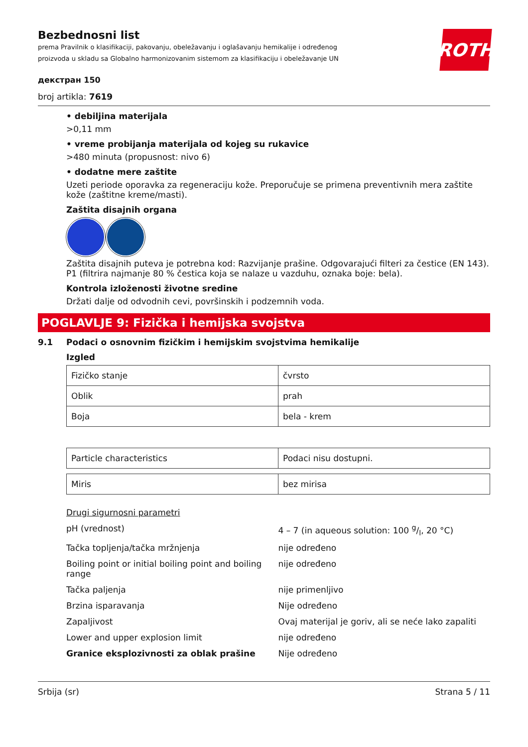ROTH
Bezbednosni list
prema Pravilnik o klasifikaciji, pakovanju, obeležavanju i oglašavanju hemikalije i određenog
proizvoda u skladu sa Globalno harmonizovanim sistemom za klasifikaciju i obeležavanje UN
декстран 150
broj artikla: 7619
• debiljina materijala
>0,11 mm
• vreme probijanja materijala od kojeg su rukavice
>480 minuta (propusnost: nivo 6)
• dodatne mere zaštite
Uzeti periode oporavka za regeneraciju kože. Preporučuje se primena preventivnih mera zaštite kože (zaštitne kreme/masti).
Zaštita disajnih organa
Zaštita disajnih puteva je potrebna kod: Razvijanje prašine. Odgovarajući filteri za čestice (EN 143). P1 (filtrira najmanje 80 % čestica koja se nalaze u vazduhu, oznaka boje: bela).
Kontrola izloženosti životne sredine
Držati dalje od odvodnih cevi, površinskih i podzemnih voda.
POGLAVLJE 9: Fizička i hemijska svojstva
9.1 Podaci o osnovnim fizičkim i hemijskim svojstvima hemikalije
Izgled
| Fizičko stanje | čvrsto |
| Oblik | prah |
| Boja | bela - krem |
| Particle characteristics | Podaci nisu dostupni. |
| Miris | bez mirisa |
Drugi sigurnosni parametri
| pH (vrednost) | 4 – 7 (in aqueous solution: 100 g/l, 20 °C) |
| Tačka topljenja/tačka mržnjenja | nije određeno |
| Boiling point or initial boiling point and boiling range | nije određeno |
| Tačka paljenja | nije primenljivo |
| Brzina isparavanja | Nije određeno |
| Zapaljivost | Ovaj materijal je goriv, ali se neće lako zapaliti |
| Lower and upper explosion limit | nije određeno |
| Granice eksplozivnosti za oblak prašine | Nije određeno |
Srbija (sr) Strana 5 / 11